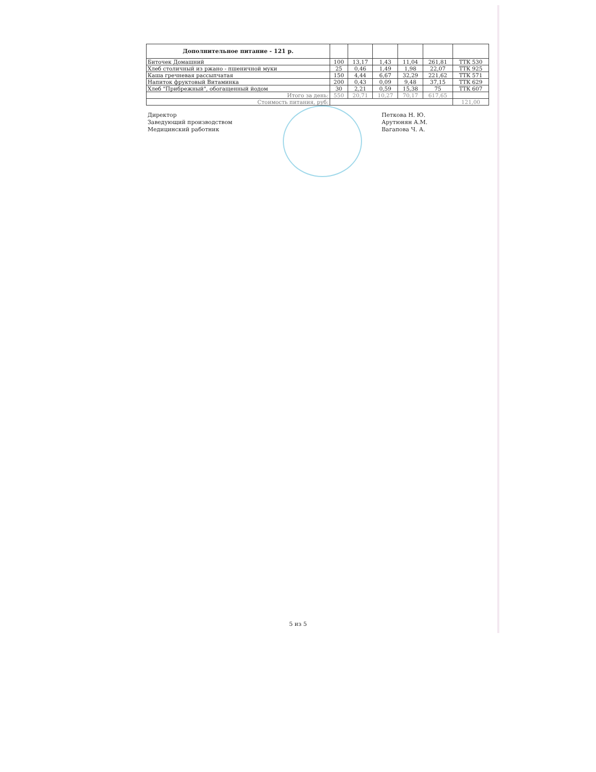| Дополнительное питание - 121 р. | | | | | | |
| --- | --- | --- | --- | --- | --- | --- |
| Биточек Домашний | 100 | 13,17 | 1,43 | 11,04 | 261,81 | ТТК 530 |
| Хлеб столичный из ржано - пшеничной муки | 25 | 0,46 | 1,49 | 1,98 | 22,07 | ТТК 925 |
| Каша гречневая рассыпчатая | 150 | 4,44 | 6,67 | 32,29 | 221,62 | ТТК 571 |
| Напиток фруктовый Витаминка | 200 | 0,43 | 0,09 | 9,48 | 37,15 | ТТК 629 |
| Хлеб "Прибрежный", обогащенный йодом | 30 | 2,21 | 0,59 | 15,38 | 75 | ТТК 607 |
| Итого за день: | 550 | 20,71 | 10,27 | 70,17 | 617,65 | |
| Стоимость питания, руб: | | | | | | 121,00 |
Директор
Заведующий производством
Медицинский работник
Петкова Н. Ю.
Арутюнян А.М.
Вагапова Ч. А.
5 из 5